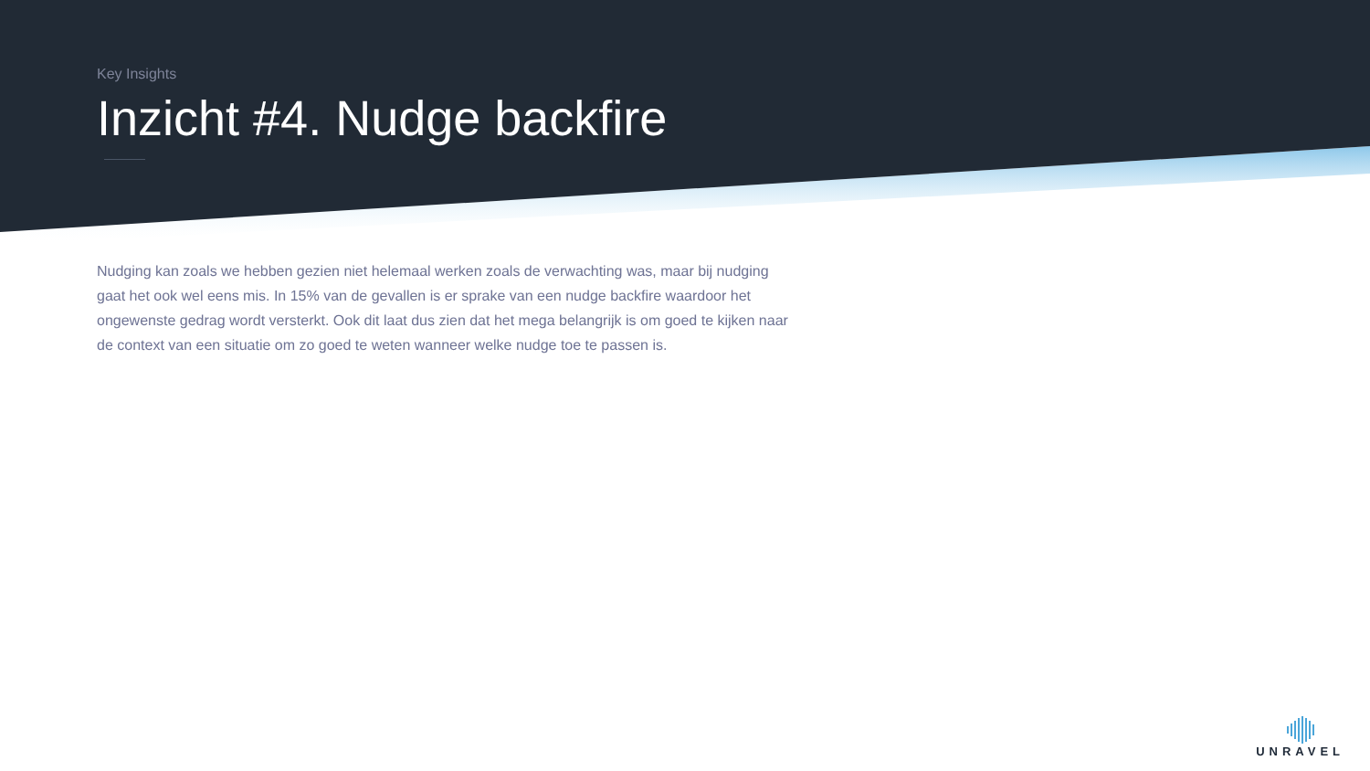Key Insights
Inzicht #4. Nudge backfire
Nudging kan zoals we hebben gezien niet helemaal werken zoals de verwachting was, maar bij nudging gaat het ook wel eens mis. In 15% van de gevallen is er sprake van een nudge backfire waardoor het ongewenste gedrag wordt versterkt. Ook dit laat dus zien dat het mega belangrijk is om goed te kijken naar de context van een situatie om zo goed te weten wanneer welke nudge toe te passen is.
UNRAVEL